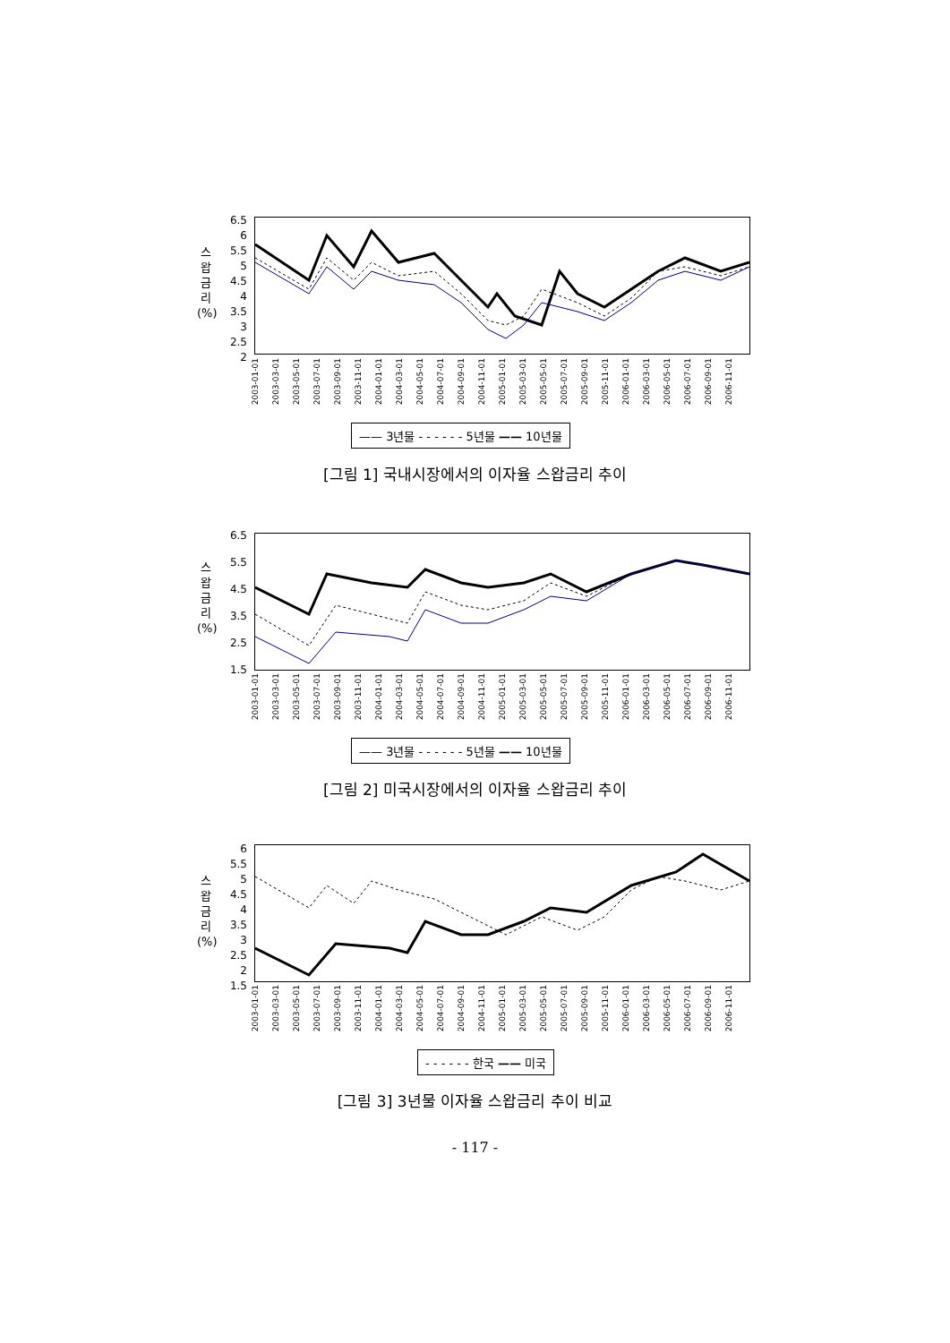스
왑
금
리
(%)
6.5
6
5.5
5
4.5
4
3.5
3
2.5
2
2003-01-01 2003-03-01 2003-05-01 2003-07-01 2003-09-01 2003-11-01 2004-01-01 2004-03-01 2004-05-01 2004-07-01 2004-09-01 2004-11-01 2005-01-01 2005-03-01 2005-05-01 2005-07-01 2005-09-01 2005-11-01 2006-01-01 2006-03-01 2006-05-01 2006-07-01 2006-09-01 2006-11-01
—— 3년물 - - - - - - 5년물 —— 10년물
[그림 1] 국내시장에서의 이자율 스왑금리 추이
스
왑
금
리
(%)
6.5
5.5
4.5
3.5
2.5
1.5
2003-01-01 2003-03-01 2003-05-01 2003-07-01 2003-09-01 2003-11-01 2004-01-01 2004-03-01 2004-05-01 2004-07-01 2004-09-01 2004-11-01 2005-01-01 2005-03-01 2005-05-01 2005-07-01 2005-09-01 2005-11-01 2006-01-01 2006-03-01 2006-05-01 2006-07-01 2006-09-01 2006-11-01
—— 3년물 - - - - - - 5년물 —— 10년물
[그림 2] 미국시장에서의 이자율 스왑금리 추이
스
왑
금
리
(%)
6
5.5
5
4.5
4
3.5
3
2.5
2
1.5
2003-01-01 2003-03-01 2003-05-01 2003-07-01 2003-09-01 2003-11-01 2004-01-01 2004-03-01 2004-05-01 2004-07-01 2004-09-01 2004-11-01 2005-01-01 2005-03-01 2005-05-01 2005-07-01 2005-09-01 2005-11-01 2006-01-01 2006-03-01 2006-05-01 2006-07-01 2006-09-01 2006-11-01
- - - - - - 한국 —— 미국
[그림 3] 3년물 이자율 스왑금리 추이 비교
- 117 -